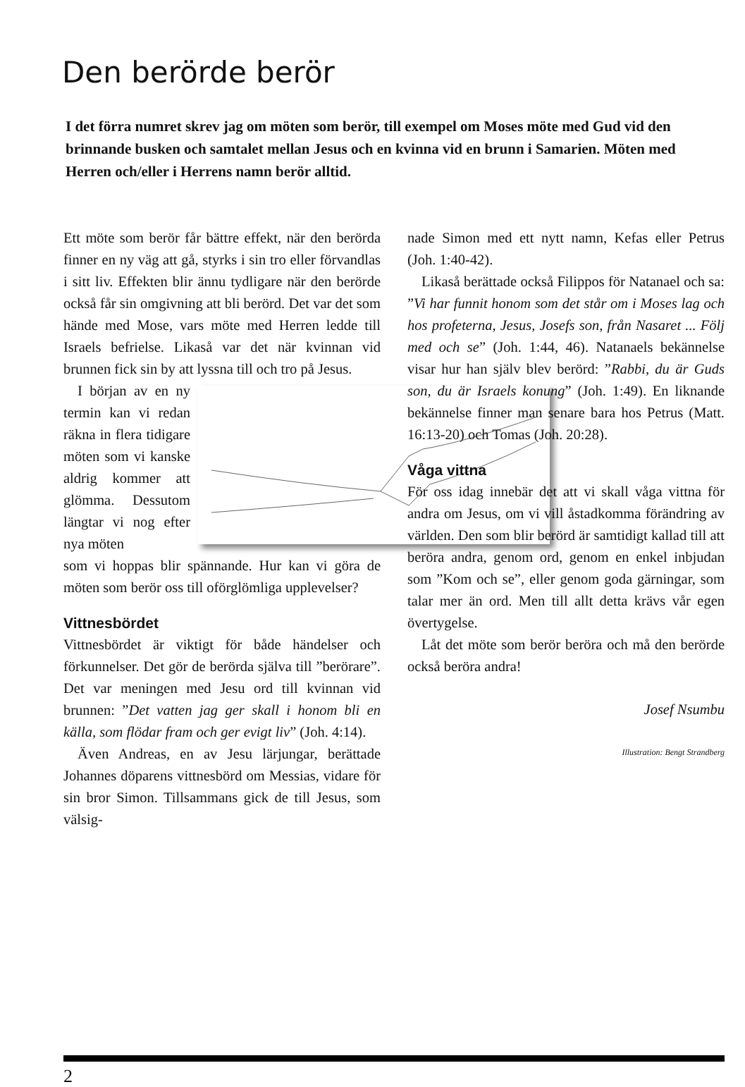Den berörde berör
I det förra numret skrev jag om möten som berör, till exempel om Moses möte med Gud vid den brinnande busken och samtalet mellan Jesus och en kvinna vid en brunn i Samarien. Möten med Herren och/eller i Herrens namn berör alltid.
Ett möte som berör får bättre effekt, när den berörda finner en ny väg att gå, styrks i sin tro eller förvandlas i sitt liv. Effekten blir ännu tydligare när den berörde också får sin omgivning att bli berörd. Det var det som hände med Mose, vars möte med Herren ledde till Israels befrielse. Likaså var det när kvinnan vid brunnen fick sin by att lyssna till och tro på Jesus.
I början av en ny termin kan vi redan räkna in flera tidigare möten som vi kanske aldrig kommer att glömma. Dessutom längtar vi nog efter nya möten
som vi hoppas blir spännande. Hur kan vi göra de möten som berör oss till oförglömliga upplevelser?
Vittnesbördet
Vittnesbördet är viktigt för både händelser och förkunnelser. Det gör de berörda själva till ”berörare”. Det var meningen med Jesu ord till kvinnan vid brunnen: ”Det vatten jag ger skall i honom bli en källa, som flödar fram och ger evigt liv” (Joh. 4:14).
Även Andreas, en av Jesu lärjungar, berättade Johannes döparens vittnesbörd om Messias, vidare för sin bror Simon. Tillsammans gick de till Jesus, som välsig-
nade Simon med ett nytt namn, Kefas eller Petrus (Joh. 1:40-42).
Likaså berättade också Filippos för Natanael och sa: ”Vi har funnit honom som det står om i Moses lag och hos profeterna, Jesus, Josefs son, från Nasaret ... Följ med och se” (Joh. 1:44, 46). Natanaels bekännelse visar hur han själv blev berörd: ”Rabbi, du är Guds son, du är Israels konung” (Joh. 1:49). En liknande bekännelse finner man senare bara hos Petrus (Matt. 16:13-20) och Tomas (Joh. 20:28).
Våga vittna
För oss idag innebär det att vi skall våga vittna för andra om Jesus, om vi vill åstadkomma förändring av världen. Den som blir berörd är samtidigt kallad till att beröra andra, genom ord, genom en enkel inbjudan som ”Kom och se”, eller genom goda gärningar, som talar mer än ord. Men till allt detta krävs vår egen övertygelse.
Låt det möte som berör beröra och må den berörde också beröra andra!
Josef Nsumbu
Illustration: Bengt Strandberg
2